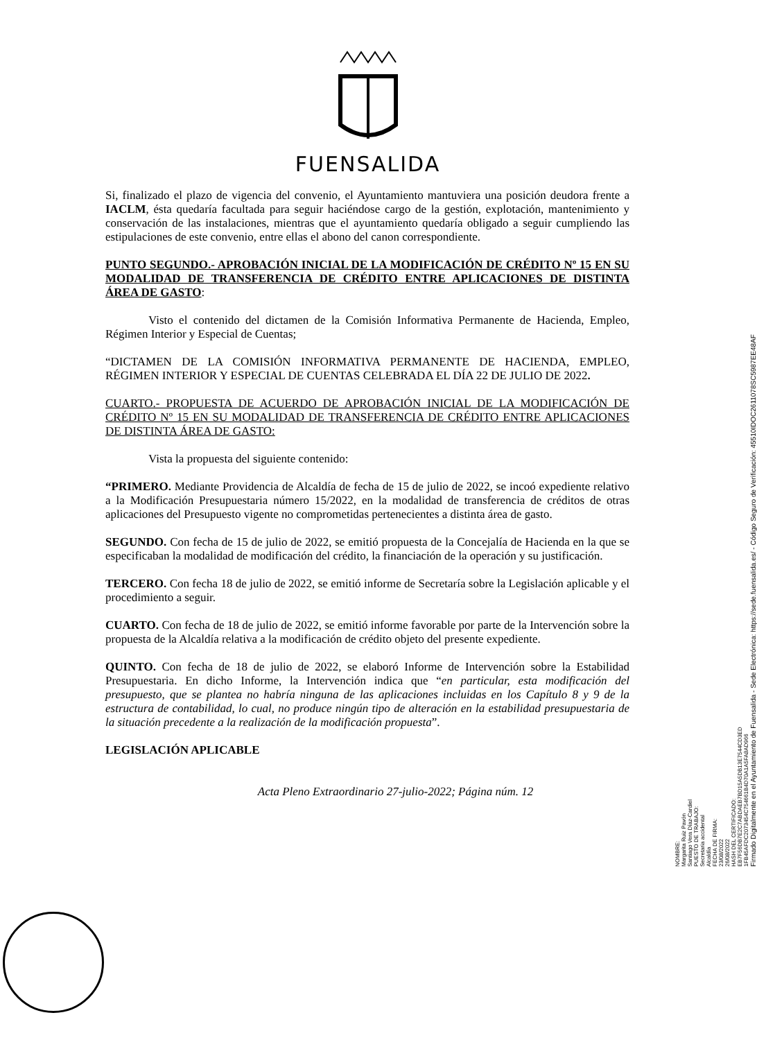FUENSALIDA
Si, finalizado el plazo de vigencia del convenio, el Ayuntamiento mantuviera una posición deudora frente a IACLM, ésta quedaría facultada para seguir haciéndose cargo de la gestión, explotación, mantenimiento y conservación de las instalaciones, mientras que el ayuntamiento quedaría obligado a seguir cumpliendo las estipulaciones de este convenio, entre ellas el abono del canon correspondiente.
PUNTO SEGUNDO.- APROBACIÓN INICIAL DE LA MODIFICACIÓN DE CRÉDITO Nº 15 EN SU MODALIDAD DE TRANSFERENCIA DE CRÉDITO ENTRE APLICACIONES DE DISTINTA ÁREA DE GASTO:
Visto el contenido del dictamen de la Comisión Informativa Permanente de Hacienda, Empleo, Régimen Interior y Especial de Cuentas;
“DICTAMEN DE LA COMISIÓN INFORMATIVA PERMANENTE DE HACIENDA, EMPLEO, RÉGIMEN INTERIOR Y ESPECIAL DE CUENTAS CELEBRADA EL DÍA 22 DE JULIO DE 2022.
CUARTO.- PROPUESTA DE ACUERDO DE APROBACIÓN INICIAL DE LA MODIFICACIÓN DE CRÉDITO Nº 15 EN SU MODALIDAD DE TRANSFERENCIA DE CRÉDITO ENTRE APLICACIONES DE DISTINTA ÁREA DE GASTO:
Vista la propuesta del siguiente contenido:
“PRIMERO. Mediante Providencia de Alcaldía de fecha de 15 de julio de 2022, se incoó expediente relativo a la Modificación Presupuestaria número 15/2022, en la modalidad de transferencia de créditos de otras aplicaciones del Presupuesto vigente no comprometidas pertenecientes a distinta área de gasto.
SEGUNDO. Con fecha de 15 de julio de 2022, se emitió propuesta de la Concejalía de Hacienda en la que se especificaban la modalidad de modificación del crédito, la financiación de la operación y su justificación.
TERCERO. Con fecha 18 de julio de 2022, se emitió informe de Secretaría sobre la Legislación aplicable y el procedimiento a seguir.
CUARTO. Con fecha de 18 de julio de 2022, se emitió informe favorable por parte de la Intervención sobre la propuesta de la Alcaldía relativa a la modificación de crédito objeto del presente expediente.
QUINTO. Con fecha de 18 de julio de 2022, se elaboró Informe de Intervención sobre la Estabilidad Presupuestaria. En dicho Informe, la Intervención indica que “en particular, esta modificación del presupuesto, que se plantea no habría ninguna de las aplicaciones incluidas en los Capítulo 8 y 9 de la estructura de contabilidad, lo cual, no produce ningún tipo de alteración en la estabilidad presupuestaria de la situación precedente a la realización de la modificación propuesta”.
LEGISLACIÓN APLICABLE
Acta Pleno Extraordinario 27-julio-2022; Página núm. 12
NOMBRE:
Margarita Ruiz Pavón
Santiago Vera Díaz-Cardiel
PUESTO DE TRABAJO:
Secretaria accidental
Alcaldía
FECHA DE FIRMA:
23/08/2022
26/08/2022
HASH DEL CERTIFICADO:
EB7F56DB7E2C7ABDAEB7BD15A5DB13E7544CD3ED
1FB45AFDC2073454C754661B4D70A1A5FA8AD966
Firmado Digitalmente en el Ayuntamiento de Fuensalida - Sede Electrónica: https://sede.fuensalida.es/ - Código Seguro de Verificación: 45510IDOC2611078SC5987EE48AF